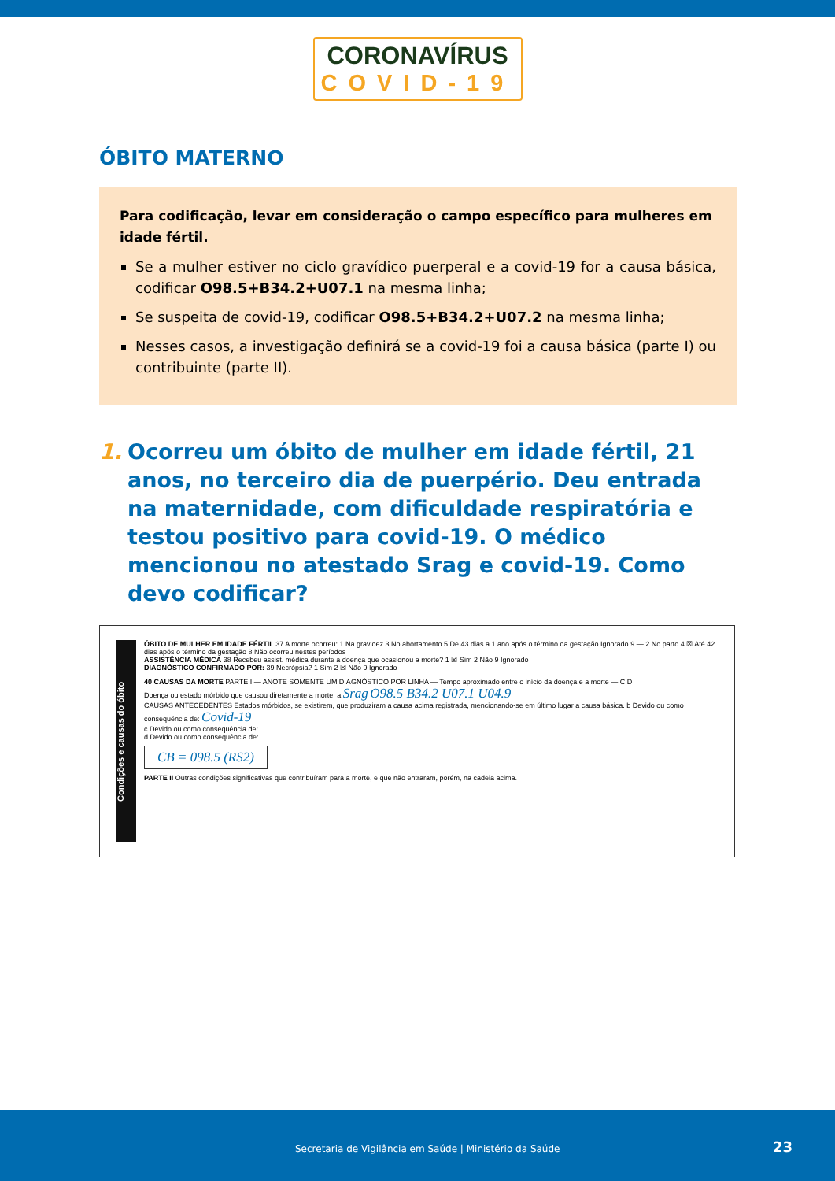CORONAVÍRUS
COVID-19
ÓBITO MATERNO
Para codificação, levar em consideração o campo específico para mulheres em idade fértil.
Se a mulher estiver no ciclo gravídico puerperal e a covid-19 for a causa básica, codificar O98.5+B34.2+U07.1 na mesma linha;
Se suspeita de covid-19, codificar O98.5+B34.2+U07.2 na mesma linha;
Nesses casos, a investigação definirá se a covid-19 foi a causa básica (parte I) ou contribuinte (parte II).
1. Ocorreu um óbito de mulher em idade fértil, 21 anos, no terceiro dia de puerpério. Deu entrada na maternidade, com dificuldade respiratória e testou positivo para covid-19. O médico mencionou no atestado Srag e covid-19. Como devo codificar?
Condições e causas do óbito
ÓBITO DE MULHER EM IDADE FÉRTIL 37 A morte ocorreu: 1 Na gravidez 3 No abortamento 5 De 43 dias a 1 ano após o término da gestação Ignorado 9 — 2 No parto 4 ☒ Até 42 dias após o término da gestação 8 Não ocorreu nestes períodos
ASSISTÊNCIA MÉDICA 38 Recebeu assist. médica durante a doença que ocasionou a morte? 1 ☒ Sim 2 Não 9 Ignorado
DIAGNÓSTICO CONFIRMADO POR: 39 Necrópsia? 1 Sim 2 ☒ Não 9 Ignorado
40 CAUSAS DA MORTE PARTE I — ANOTE SOMENTE UM DIAGNÓSTICO POR LINHA — Tempo aproximado entre o início da doença e a morte — CID
Doença ou estado mórbido que causou diretamente a morte. a Srag O98.5 B34.2 U07.1 U04.9
CAUSAS ANTECEDENTES Estados mórbidos, se existirem, que produziram a causa acima registrada, mencionando-se em último lugar a causa básica. b Devido ou como consequência de: Covid-19
c Devido ou como consequência de:
d Devido ou como consequência de:
CB = 098.5 (RS2)
PARTE II Outras condições significativas que contribuíram para a morte, e que não entraram, porém, na cadeia acima.
Secretaria de Vigilância em Saúde | Ministério da Saúde 23